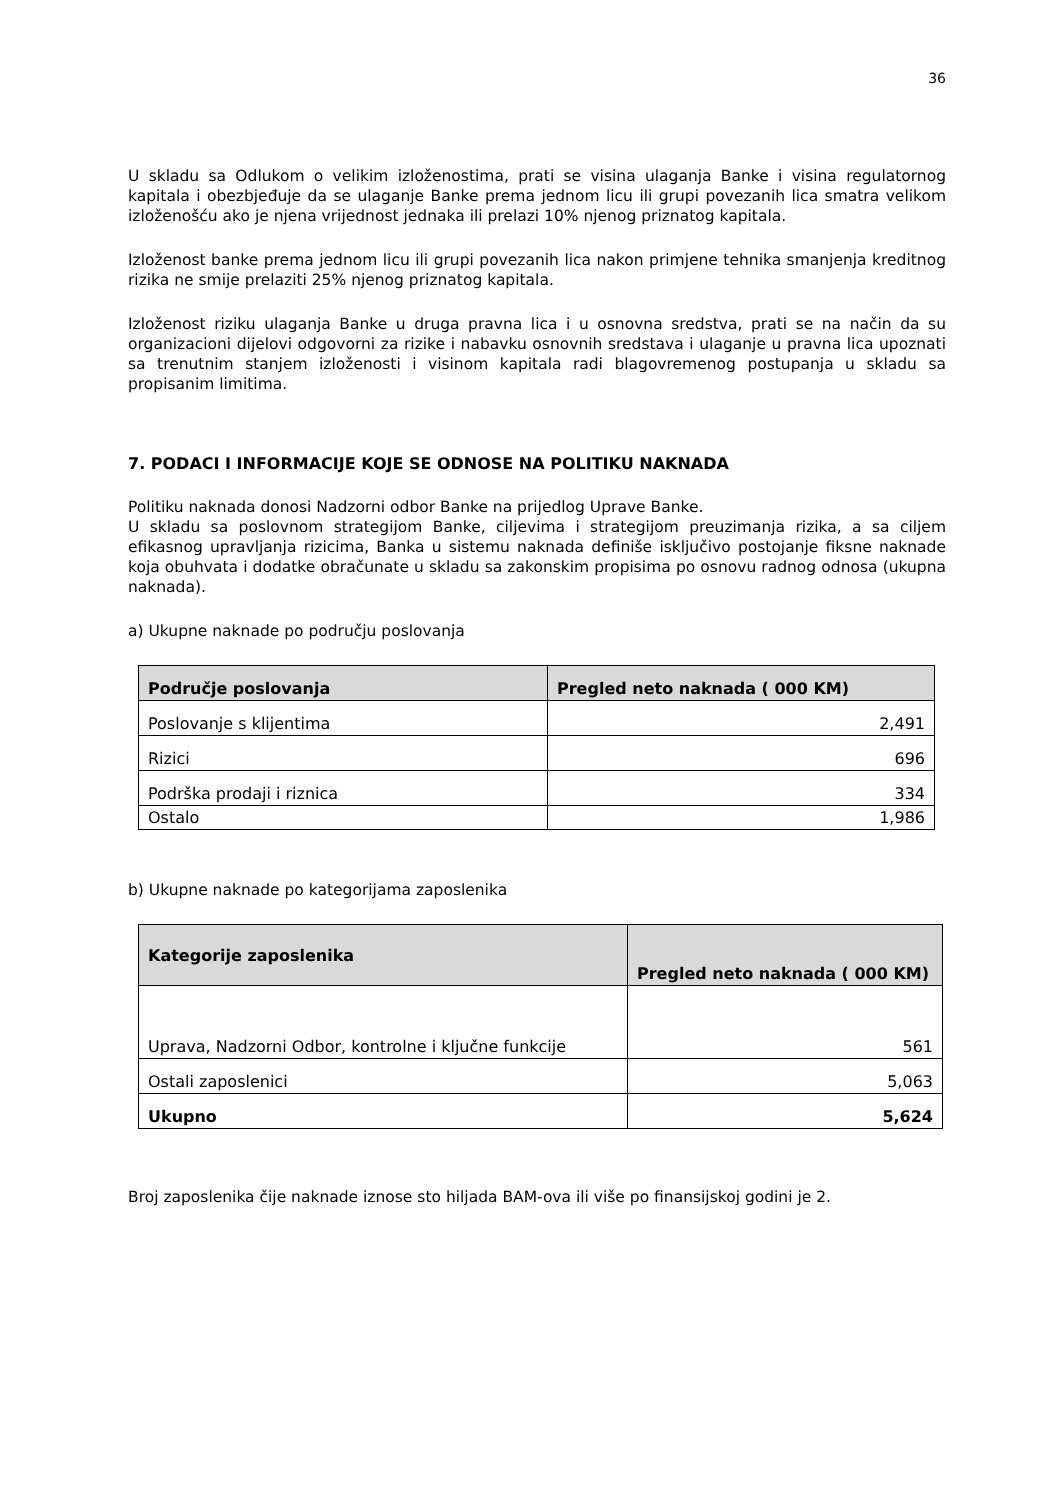36
U skladu sa Odlukom o velikim izloženostima, prati se visina ulaganja Banke i visina regulatornog kapitala i obezbjeđuje da se ulaganje Banke prema jednom licu ili grupi povezanih lica smatra velikom izloženošću ako je njena vrijednost jednaka ili prelazi 10% njenog priznatog kapitala.
Izloženost banke prema jednom licu ili grupi povezanih lica nakon primjene tehnika smanjenja kreditnog rizika ne smije prelaziti 25% njenog priznatog kapitala.
Izloženost riziku ulaganja Banke u druga pravna lica i u osnovna sredstva, prati se na način da su organizacioni dijelovi odgovorni za rizike i nabavku osnovnih sredstava i ulaganje u pravna lica upoznati sa trenutnim stanjem izloženosti i visinom kapitala radi blagovremenog postupanja u skladu sa propisanim limitima.
7. PODACI I INFORMACIJE KOJE SE ODNOSE NA POLITIKU NAKNADA
Politiku naknada donosi Nadzorni odbor Banke na prijedlog Uprave Banke.
U skladu sa poslovnom strategijom Banke, ciljevima i strategijom preuzimanja rizika, a sa ciljem efikasnog upravljanja rizicima, Banka u sistemu naknada definiše isključivo postojanje fiksne naknade koja obuhvata i dodatke obračunate u skladu sa zakonskim propisima po osnovu radnog odnosa (ukupna naknada).
a) Ukupne naknade po području poslovanja
| Područje poslovanja | Pregled neto naknada ( 000 KM) |
| --- | --- |
| Poslovanje s klijentima | 2,491 |
| Rizici | 696 |
| Podrška prodaji i riznica | 334 |
| Ostalo | 1,986 |
b) Ukupne naknade po kategorijama zaposlenika
| Kategorije zaposlenika | Pregled neto naknada ( 000 KM) |
| --- | --- |
| Uprava, Nadzorni Odbor, kontrolne i ključne funkcije | 561 |
| Ostali zaposlenici | 5,063 |
| Ukupno | 5,624 |
Broj zaposlenika čije naknade iznose sto hiljada BAM-ova ili više po finansijskoj godini je 2.